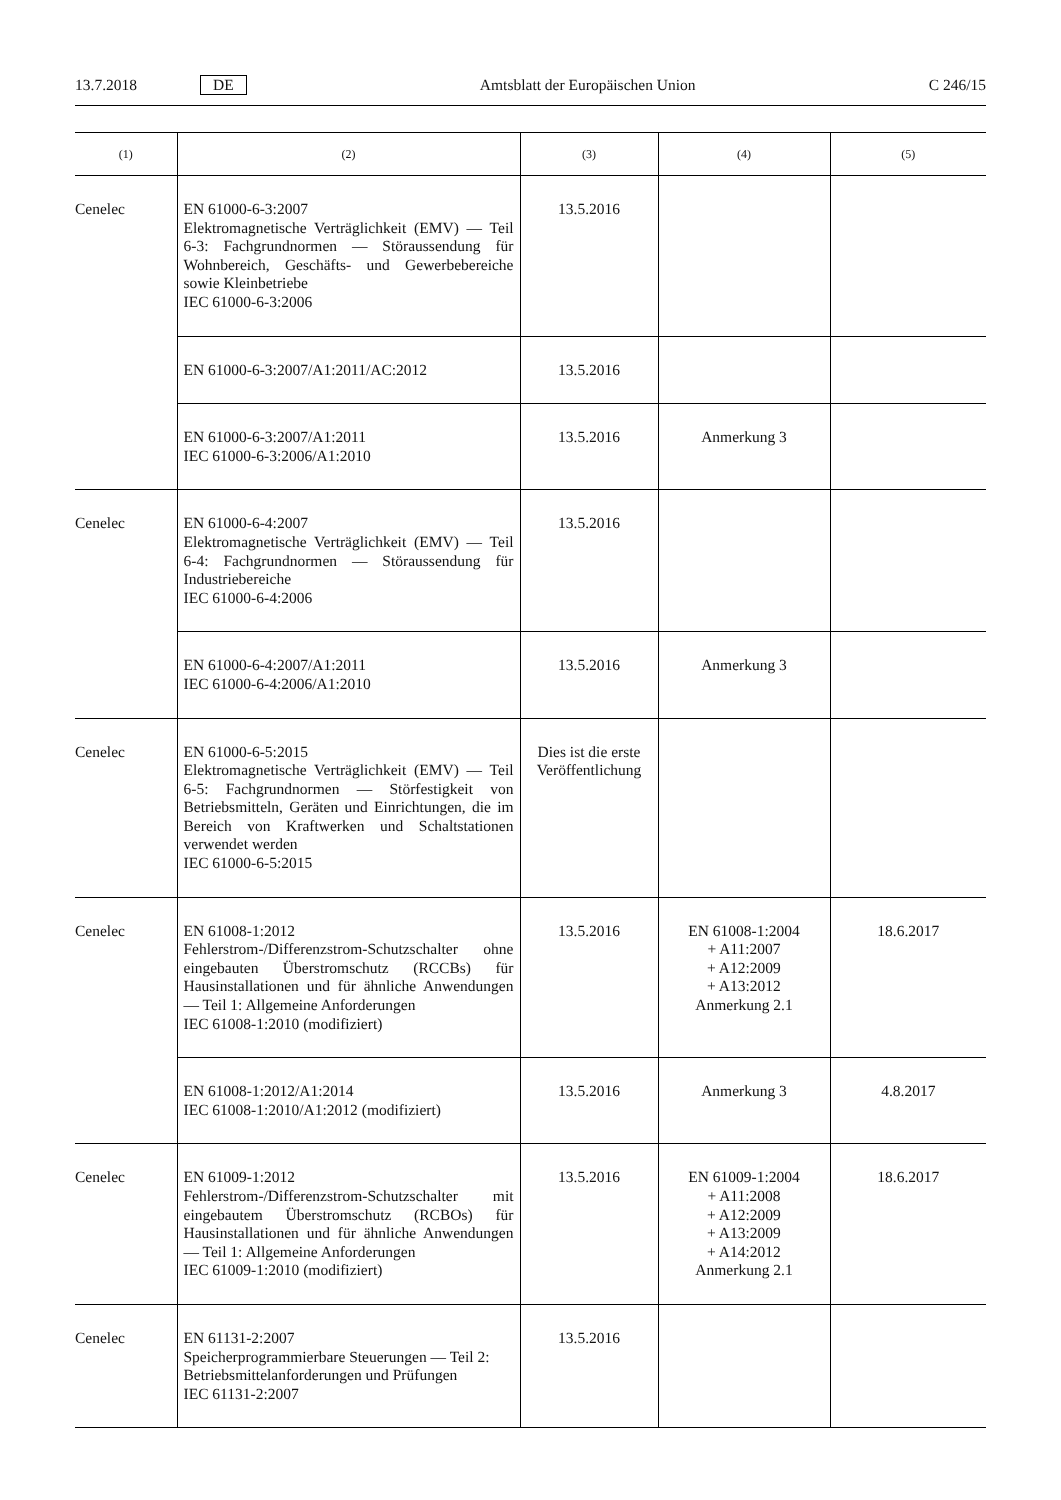13.7.2018 DE Amtsblatt der Europäischen Union C 246/15
| (1) | (2) | (3) | (4) | (5) |
| --- | --- | --- | --- | --- |
| Cenelec | EN 61000-6-3:2007 Elektromagnetische Verträglichkeit (EMV) — Teil 6-3: Fachgrundnormen — Störaussendung für Wohnbereich, Geschäfts- und Gewerbebereiche sowie Kleinbetriebe IEC 61000-6-3:2006 | 13.5.2016 | | |
| | EN 61000-6-3:2007/A1:2011/AC:2012 | 13.5.2016 | | |
| | EN 61000-6-3:2007/A1:2011 IEC 61000-6-3:2006/A1:2010 | 13.5.2016 | Anmerkung 3 | |
| Cenelec | EN 61000-6-4:2007 Elektromagnetische Verträglichkeit (EMV) — Teil 6-4: Fachgrundnormen — Störaussendung für Industriebereiche IEC 61000-6-4:2006 | 13.5.2016 | | |
| | EN 61000-6-4:2007/A1:2011 IEC 61000-6-4:2006/A1:2010 | 13.5.2016 | Anmerkung 3 | |
| Cenelec | EN 61000-6-5:2015 Elektromagnetische Verträglichkeit (EMV) — Teil 6-5: Fachgrundnormen — Störfestigkeit von Betriebsmitteln, Geräten und Einrichtungen, die im Bereich von Kraftwerken und Schaltstationen verwendet werden IEC 61000-6-5:2015 | Dies ist die erste Veröffentlichung | | |
| Cenelec | EN 61008-1:2012 Fehlerstrom-/Differenzstrom-Schutzschalter ohne eingebauten Überstromschutz (RCCBs) für Hausinstallationen und für ähnliche Anwendungen — Teil 1: Allgemeine Anforderungen IEC 61008-1:2010 (modifiziert) | 13.5.2016 | EN 61008-1:2004 + A11:2007 + A12:2009 + A13:2012 Anmerkung 2.1 | 18.6.2017 |
| | EN 61008-1:2012/A1:2014 IEC 61008-1:2010/A1:2012 (modifiziert) | 13.5.2016 | Anmerkung 3 | 4.8.2017 |
| Cenelec | EN 61009-1:2012 Fehlerstrom-/Differenzstrom-Schutzschalter mit eingebautem Überstromschutz (RCBOs) für Hausinstallationen und für ähnliche Anwendungen — Teil 1: Allgemeine Anforderungen IEC 61009-1:2010 (modifiziert) | 13.5.2016 | EN 61009-1:2004 + A11:2008 + A12:2009 + A13:2009 + A14:2012 Anmerkung 2.1 | 18.6.2017 |
| Cenelec | EN 61131-2:2007 Speicherprogrammierbare Steuerungen — Teil 2: Betriebsmittelanforderungen und Prüfungen IEC 61131-2:2007 | 13.5.2016 | | |